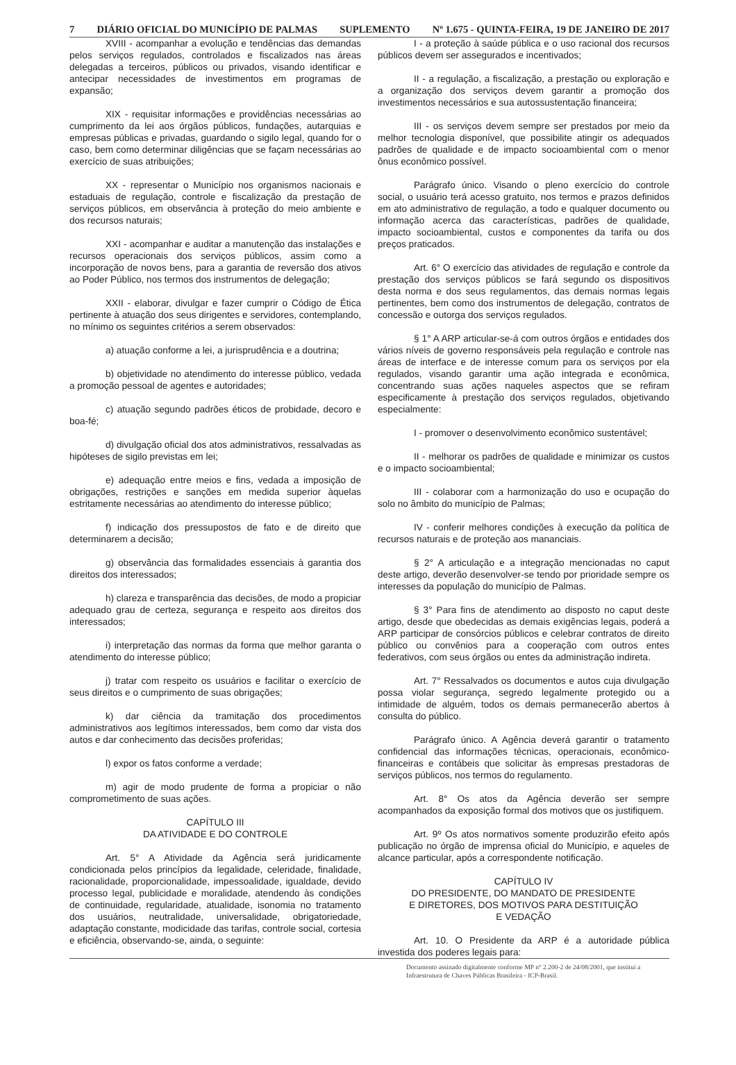7 DIÁRIO OFICIAL DO MUNICÍPIO DE PALMAS SUPLEMENTO Nº 1.675 - QUINTA-FEIRA, 19 DE JANEIRO DE 2017
XVIII - acompanhar a evolução e tendências das demandas pelos serviços regulados, controlados e fiscalizados nas áreas delegadas a terceiros, públicos ou privados, visando identificar e antecipar necessidades de investimentos em programas de expansão;
XIX - requisitar informações e providências necessárias ao cumprimento da lei aos órgãos públicos, fundações, autarquias e empresas públicas e privadas, guardando o sigilo legal, quando for o caso, bem como determinar diligências que se façam necessárias ao exercício de suas atribuições;
XX - representar o Município nos organismos nacionais e estaduais de regulação, controle e fiscalização da prestação de serviços públicos, em observância à proteção do meio ambiente e dos recursos naturais;
XXI - acompanhar e auditar a manutenção das instalações e recursos operacionais dos serviços públicos, assim como a incorporação de novos bens, para a garantia de reversão dos ativos ao Poder Público, nos termos dos instrumentos de delegação;
XXII - elaborar, divulgar e fazer cumprir o Código de Ética pertinente à atuação dos seus dirigentes e servidores, contemplando, no mínimo os seguintes critérios a serem observados:
a) atuação conforme a lei, a jurisprudência e a doutrina;
b) objetividade no atendimento do interesse público, vedada a promoção pessoal de agentes e autoridades;
c) atuação segundo padrões éticos de probidade, decoro e boa-fé;
d) divulgação oficial dos atos administrativos, ressalvadas as hipóteses de sigilo previstas em lei;
e) adequação entre meios e fins, vedada a imposição de obrigações, restrições e sanções em medida superior àquelas estritamente necessárias ao atendimento do interesse público;
f) indicação dos pressupostos de fato e de direito que determinarem a decisão;
g) observância das formalidades essenciais à garantia dos direitos dos interessados;
h) clareza e transparência das decisões, de modo a propiciar adequado grau de certeza, segurança e respeito aos direitos dos interessados;
i) interpretação das normas da forma que melhor garanta o atendimento do interesse público;
j) tratar com respeito os usuários e facilitar o exercício de seus direitos e o cumprimento de suas obrigações;
k) dar ciência da tramitação dos procedimentos administrativos aos legítimos interessados, bem como dar vista dos autos e dar conhecimento das decisões proferidas;
l) expor os fatos conforme a verdade;
m) agir de modo prudente de forma a propiciar o não comprometimento de suas ações.
CAPÍTULO III
DA ATIVIDADE E DO CONTROLE
Art. 5° A Atividade da Agência será juridicamente condicionada pelos princípios da legalidade, celeridade, finalidade, racionalidade, proporcionalidade, impessoalidade, igualdade, devido processo legal, publicidade e moralidade, atendendo às condições de continuidade, regularidade, atualidade, isonomia no tratamento dos usuários, neutralidade, universalidade, obrigatoriedade, adaptação constante, modicidade das tarifas, controle social, cortesia e eficiência, observando-se, ainda, o seguinte:
I - a proteção à saúde pública e o uso racional dos recursos públicos devem ser assegurados e incentivados;
II - a regulação, a fiscalização, a prestação ou exploração e a organização dos serviços devem garantir a promoção dos investimentos necessários e sua autossustentação financeira;
III - os serviços devem sempre ser prestados por meio da melhor tecnologia disponível, que possibilite atingir os adequados padrões de qualidade e de impacto socioambiental com o menor ônus econômico possível.
Parágrafo único. Visando o pleno exercício do controle social, o usuário terá acesso gratuito, nos termos e prazos definidos em ato administrativo de regulação, a todo e qualquer documento ou informação acerca das características, padrões de qualidade, impacto socioambiental, custos e componentes da tarifa ou dos preços praticados.
Art. 6° O exercício das atividades de regulação e controle da prestação dos serviços públicos se fará segundo os dispositivos desta norma e dos seus regulamentos, das demais normas legais pertinentes, bem como dos instrumentos de delegação, contratos de concessão e outorga dos serviços regulados.
§ 1° A ARP articular-se-á com outros órgãos e entidades dos vários níveis de governo responsáveis pela regulação e controle nas áreas de interface e de interesse comum para os serviços por ela regulados, visando garantir uma ação integrada e econômica, concentrando suas ações naqueles aspectos que se refiram especificamente à prestação dos serviços regulados, objetivando especialmente:
I - promover o desenvolvimento econômico sustentável;
II - melhorar os padrões de qualidade e minimizar os custos e o impacto socioambiental;
III - colaborar com a harmonização do uso e ocupação do solo no âmbito do município de Palmas;
IV - conferir melhores condições à execução da política de recursos naturais e de proteção aos mananciais.
§ 2° A articulação e a integração mencionadas no caput deste artigo, deverão desenvolver-se tendo por prioridade sempre os interesses da população do município de Palmas.
§ 3° Para fins de atendimento ao disposto no caput deste artigo, desde que obedecidas as demais exigências legais, poderá a ARP participar de consórcios públicos e celebrar contratos de direito público ou convênios para a cooperação com outros entes federativos, com seus órgãos ou entes da administração indireta.
Art. 7° Ressalvados os documentos e autos cuja divulgação possa violar segurança, segredo legalmente protegido ou a intimidade de alguém, todos os demais permanecerão abertos à consulta do público.
Parágrafo único. A Agência deverá garantir o tratamento confidencial das informações técnicas, operacionais, econômico-financeiras e contábeis que solicitar às empresas prestadoras de serviços públicos, nos termos do regulamento.
Art. 8° Os atos da Agência deverão ser sempre acompanhados da exposição formal dos motivos que os justifiquem.
Art. 9º Os atos normativos somente produzirão efeito após publicação no órgão de imprensa oficial do Município, e aqueles de alcance particular, após a correspondente notificação.
CAPÍTULO IV
DO PRESIDENTE, DO MANDATO DE PRESIDENTE
E DIRETORES, DOS MOTIVOS PARA DESTITUIÇÃO
E VEDAÇÃO
Art. 10. O Presidente da ARP é a autoridade pública investida dos poderes legais para:
Documento assinado digitalmente conforme MP n° 2.200-2 de 24/08/2001, que institui a Infraestrutura de Chaves Públicas Brasileira - ICP-Brasil.